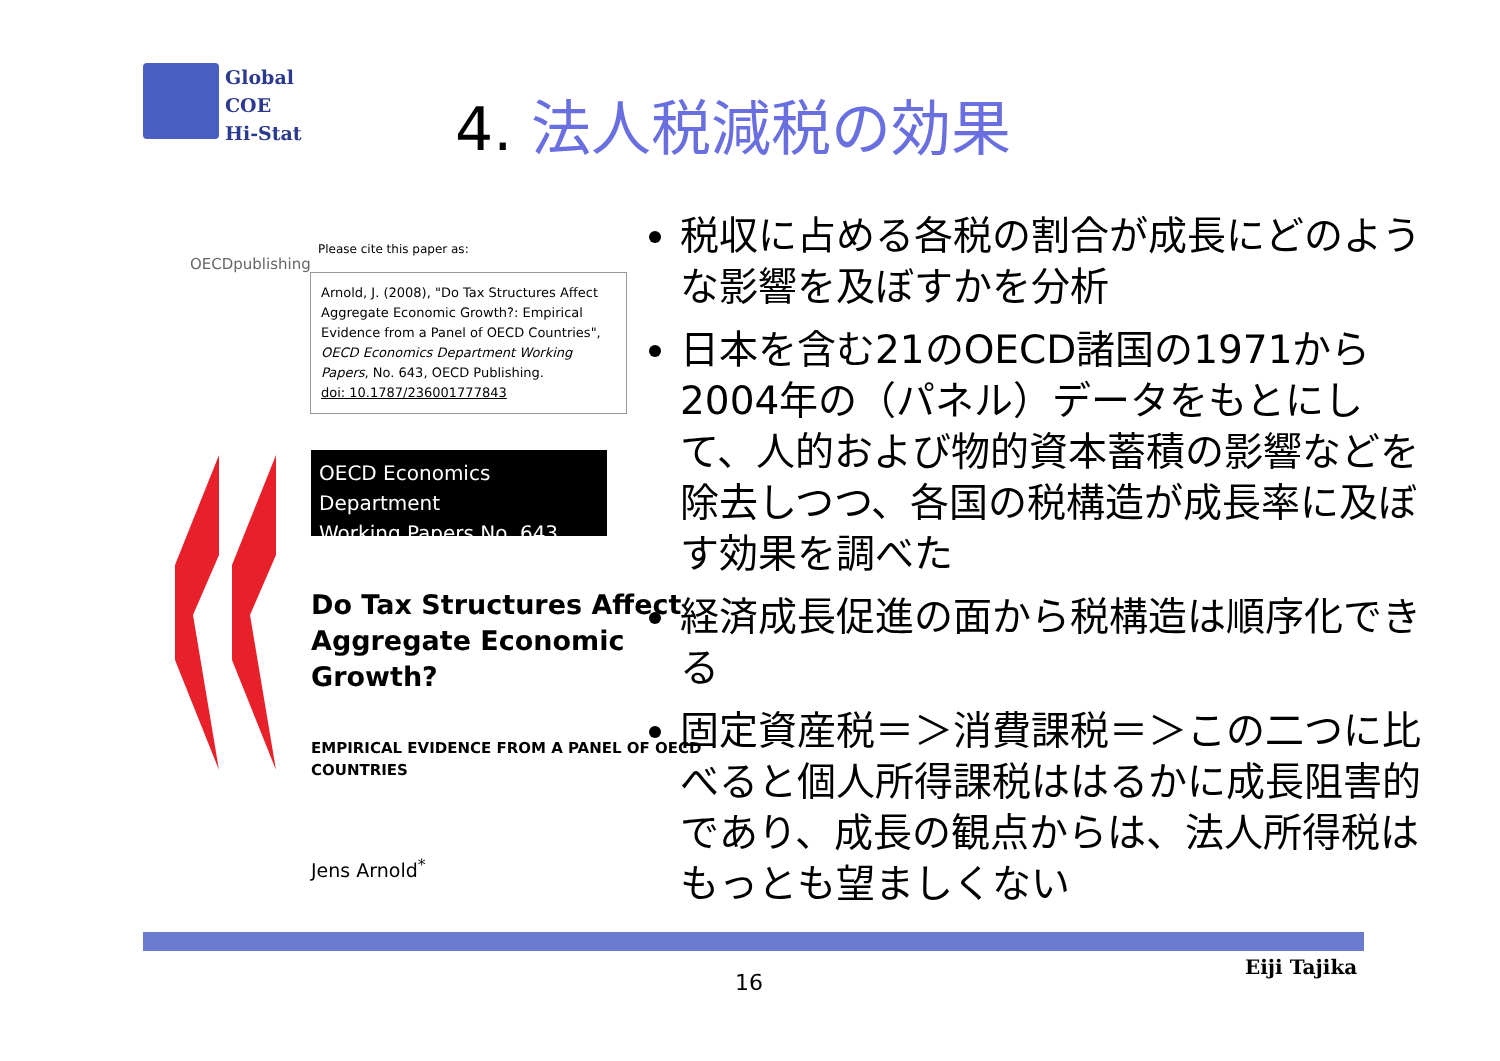Global
COE
Hi-Stat
4. 法人税減税の効果
OECDpublishing
Please cite this paper as:
Arnold, J. (2008), "Do Tax Structures Affect Aggregate Economic Growth?: Empirical Evidence from a Panel of OECD Countries", OECD Economics Department Working Papers, No. 643, OECD Publishing.
doi: 10.1787/236001777843
OECD Economics Department
Working Papers No. 643
Do Tax Structures Affect
Aggregate Economic
Growth?
EMPIRICAL EVIDENCE FROM A PANEL OF OECD
COUNTRIES
Jens Arnold<sup>*</sup>
税収に占める各税の割合が成長にどのような影響を及ぼすかを分析
日本を含む21のOECD諸国の1971から2004年の（パネル）データをもとにして、人的および物的資本蓄積の影響などを除去しつつ、各国の税構造が成長率に及ぼす効果を調べた
経済成長促進の面から税構造は順序化できる
固定資産税＝＞消費課税＝＞この二つに比べると個人所得課税ははるかに成長阻害的であり、成長の観点からは、法人所得税はもっとも望ましくない
16
Eiji Tajika